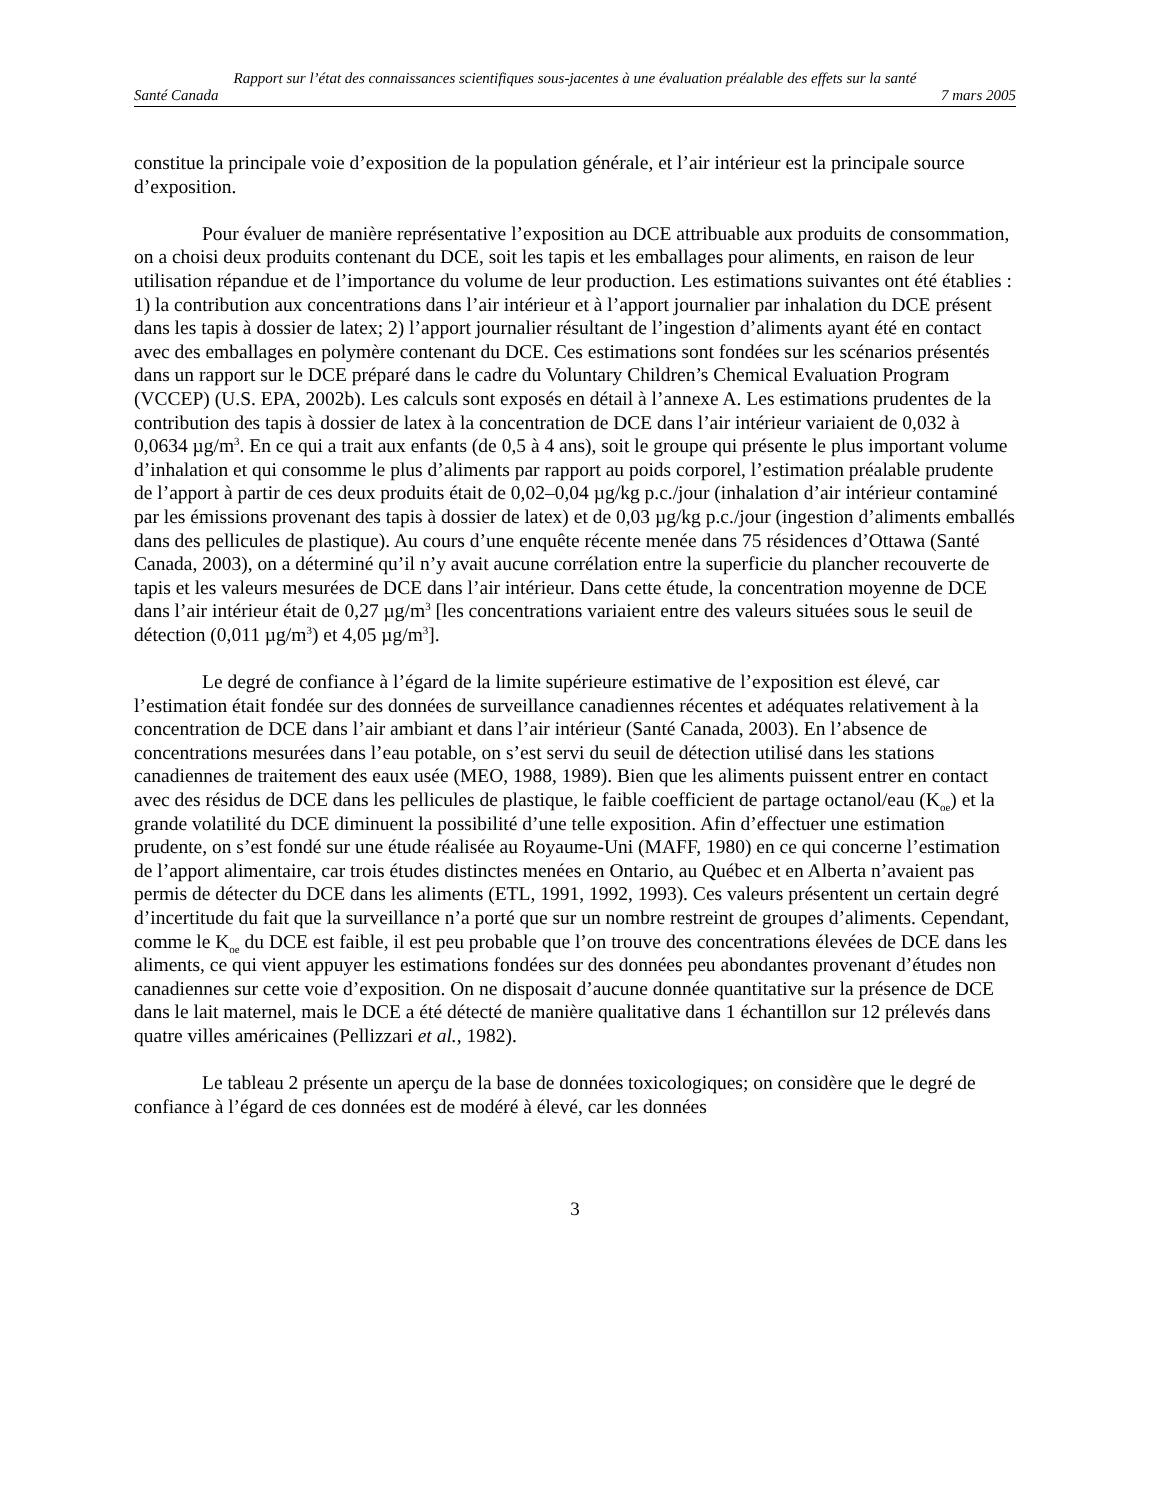Rapport sur l’état des connaissances scientifiques sous-jacentes à une évaluation préalable des effets sur la santé
Santé Canada 7 mars 2005
constitue la principale voie d’exposition de la population générale, et l’air intérieur est la principale source d’exposition.
Pour évaluer de manière représentative l’exposition au DCE attribuable aux produits de consommation, on a choisi deux produits contenant du DCE, soit les tapis et les emballages pour aliments, en raison de leur utilisation répandue et de l’importance du volume de leur production. Les estimations suivantes ont été établies : 1) la contribution aux concentrations dans l’air intérieur et à l’apport journalier par inhalation du DCE présent dans les tapis à dossier de latex; 2) l’apport journalier résultant de l’ingestion d’aliments ayant été en contact avec des emballages en polymère contenant du DCE. Ces estimations sont fondées sur les scénarios présentés dans un rapport sur le DCE préparé dans le cadre du Voluntary Children’s Chemical Evaluation Program (VCCEP) (U.S. EPA, 2002b). Les calculs sont exposés en détail à l’annexe A. Les estimations prudentes de la contribution des tapis à dossier de latex à la concentration de DCE dans l’air intérieur variaient de 0,032 à 0,0634 µg/m<sup>3</sup>. En ce qui a trait aux enfants (de 0,5 à 4 ans), soit le groupe qui présente le plus important volume d’inhalation et qui consomme le plus d’aliments par rapport au poids corporel, l’estimation préalable prudente de l’apport à partir de ces deux produits était de 0,02–0,04 µg/kg p.c./jour (inhalation d’air intérieur contaminé par les émissions provenant des tapis à dossier de latex) et de 0,03 µg/kg p.c./jour (ingestion d’aliments emballés dans des pellicules de plastique). Au cours d’une enquête récente menée dans 75 résidences d’Ottawa (Santé Canada, 2003), on a déterminé qu’il n’y avait aucune corrélation entre la superficie du plancher recouverte de tapis et les valeurs mesurées de DCE dans l’air intérieur. Dans cette étude, la concentration moyenne de DCE dans l’air intérieur était de 0,27 µg/m<sup>3</sup> [les concentrations variaient entre des valeurs situées sous le seuil de détection (0,011 µg/m<sup>3</sup>) et 4,05 µg/m<sup>3</sup>].
Le degré de confiance à l’égard de la limite supérieure estimative de l’exposition est élevé, car l’estimation était fondée sur des données de surveillance canadiennes récentes et adéquates relativement à la concentration de DCE dans l’air ambiant et dans l’air intérieur (Santé Canada, 2003). En l’absence de concentrations mesurées dans l’eau potable, on s’est servi du seuil de détection utilisé dans les stations canadiennes de traitement des eaux usée (MEO, 1988, 1989). Bien que les aliments puissent entrer en contact avec des résidus de DCE dans les pellicules de plastique, le faible coefficient de partage octanol/eau (K<sub>oe</sub>) et la grande volatilité du DCE diminuent la possibilité d’une telle exposition. Afin d’effectuer une estimation prudente, on s’est fondé sur une étude réalisée au Royaume-Uni (MAFF, 1980) en ce qui concerne l’estimation de l’apport alimentaire, car trois études distinctes menées en Ontario, au Québec et en Alberta n’avaient pas permis de détecter du DCE dans les aliments (ETL, 1991, 1992, 1993). Ces valeurs présentent un certain degré d’incertitude du fait que la surveillance n’a porté que sur un nombre restreint de groupes d’aliments. Cependant, comme le K<sub>oe</sub> du DCE est faible, il est peu probable que l’on trouve des concentrations élevées de DCE dans les aliments, ce qui vient appuyer les estimations fondées sur des données peu abondantes provenant d’études non canadiennes sur cette voie d’exposition. On ne disposait d’aucune donnée quantitative sur la présence de DCE dans le lait maternel, mais le DCE a été détecté de manière qualitative dans 1 échantillon sur 12 prélevés dans quatre villes américaines (Pellizzari et al., 1982).
Le tableau 2 présente un aperçu de la base de données toxicologiques; on considère que le degré de confiance à l’égard de ces données est de modéré à élevé, car les données
3